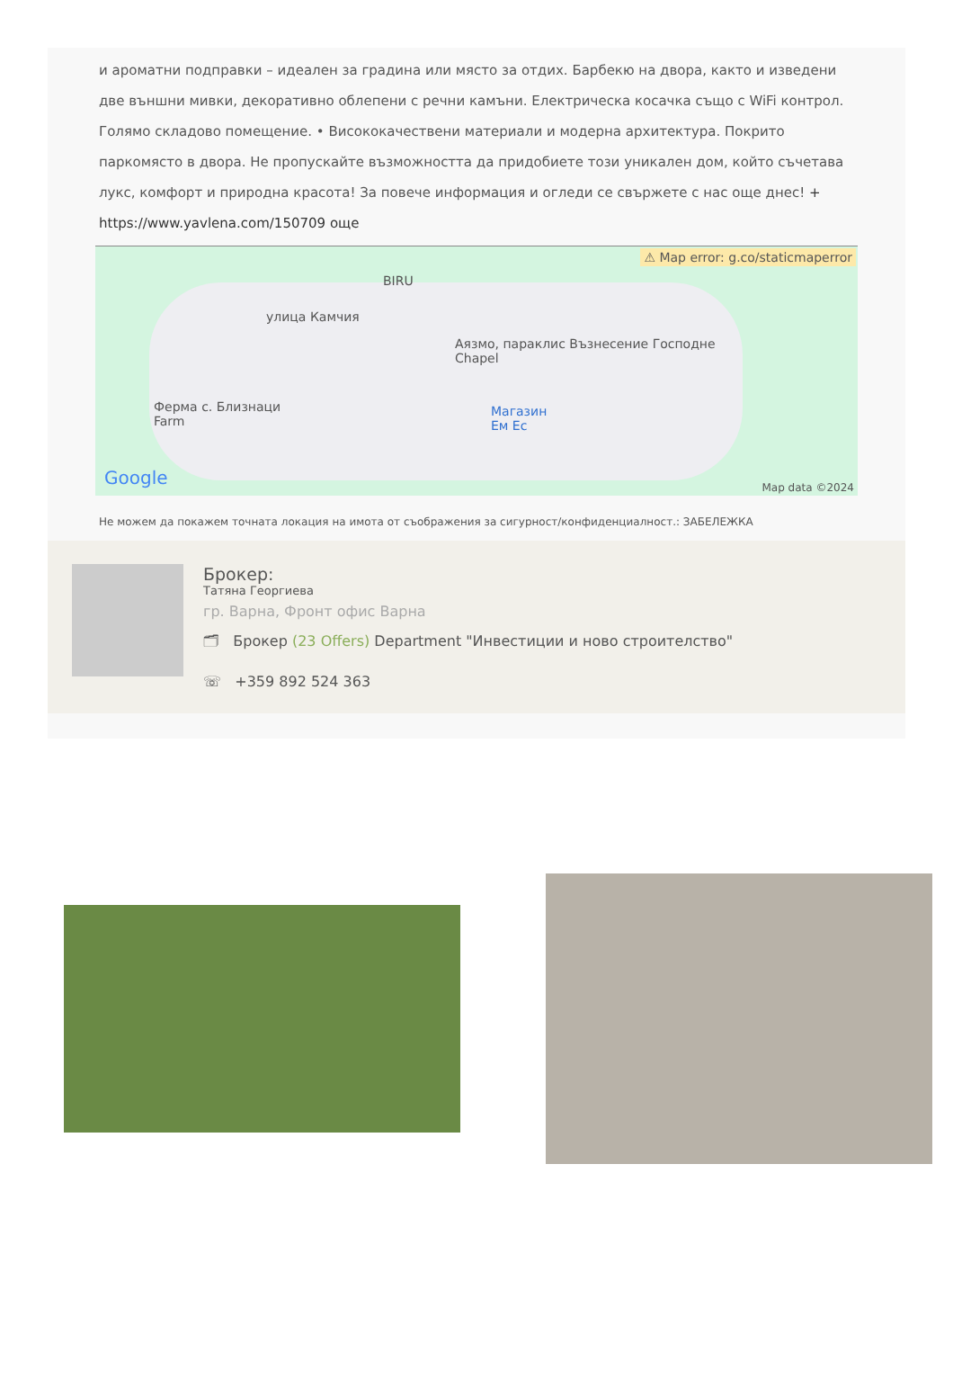и ароматни подправки – идеален за градина или място за отдих. Барбекю на двора, както и изведени две външни мивки, декоративно облепени с речни камъни. Електрическа косачка също с WiFi контрол. Голямо складово помещение. • Висококачествени материали и модерна архитектура. Покрито паркомясто в двора. Не пропускайте възможността да придобиете този уникален дом, който съчетава лукс, комфорт и природна красота! За повече информация и огледи се свържете с нас още днес! +
https://www.yavlena.com/150709 още
⚠ Map error: g.co/staticmaperror
BIRU
улица Камчия
Аязмо, параклис Възнесение Господне
Chapel
Ферма с. Близнаци
Farm
Магазин
Ем Ес
Google Map data ©2024
Не можем да покажем точната локация на имота от съображения за сигурност/конфиденциалност.: ЗАБЕЛЕЖКА
Брокер:
Татяна Георгиева
гр. Варна, Фронт офис Варна
🗂 Брокер (23 Offers) Department "Инвестиции и ново строителство"
☏ +359 892 524 363